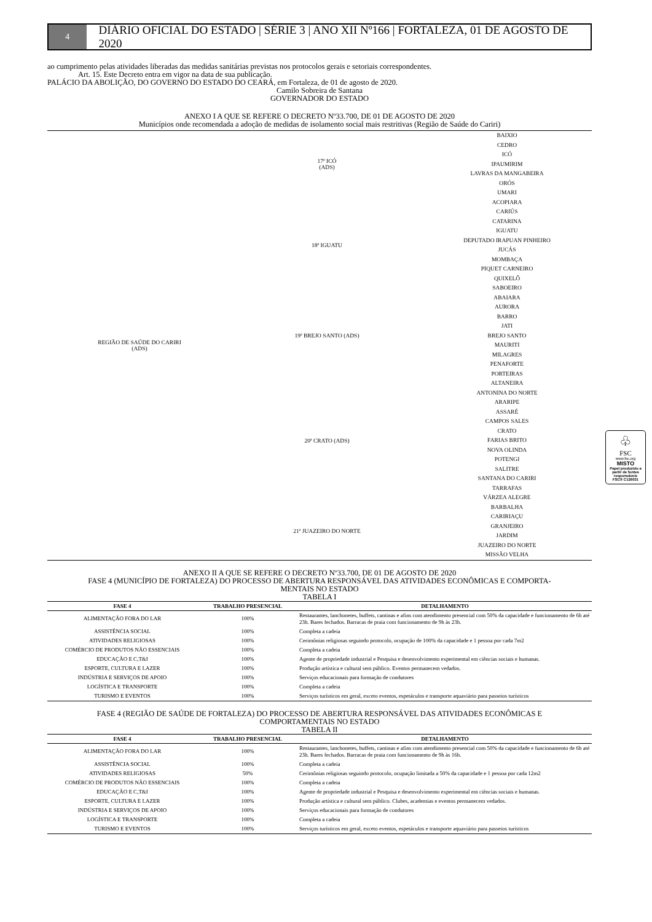4
DIÁRIO OFICIAL DO ESTADO | SÉRIE 3 | ANO XII Nº166 | FORTALEZA, 01 DE AGOSTO DE 2020
ao cumprimento pelas atividades liberadas das medidas sanitárias previstas nos protocolos gerais e setoriais correspondentes.
Art. 15. Este Decreto entra em vigor na data de sua publicação.
PALÁCIO DA ABOLIÇÃO, DO GOVERNO DO ESTADO DO CEARÁ, em Fortaleza, de 01 de agosto de 2020.
Camilo Sobreira de Santana
GOVERNADOR DO ESTADO
ANEXO I A QUE SE REFERE O DECRETO Nº33.700, DE 01 DE AGOSTO DE 2020
Municípios onde recomendada a adoção de medidas de isolamento social mais restritivas (Região de Saúde do Cariri)
| REGIÃO DE SAÚDE DO CARIRI (ADS) | 17ª ICÓ (ADS) | BAIXIO CEDRO ICÓ IPAUMIRIM LAVRAS DA MANGABEIRA ORÓS UMARI |
| | 18ª IGUATU | ACOPIARA CARIÚS CATARINA IGUATU DEPUTADO IRAPUAN PINHEIRO JUCÁS MOMBAÇA PIQUET CARNEIRO QUIXELÔ SABOEIRO |
| | 19ª BREJO SANTO (ADS) | ABAIARA AURORA BARRO JATI BREJO SANTO MAURITI MILAGRES PENAFORTE PORTEIRAS |
| | 20ª CRATO (ADS) | ALTANEIRA ANTONINA DO NORTE ARARIPE ASSARÉ CAMPOS SALES CRATO FARIAS BRITO NOVA OLINDA POTENGI SALITRE SANTANA DO CARIRI TARRAFAS VÁRZEA ALEGRE |
| | 21ª JUAZEIRO DO NORTE | BARBALHA CARIRIAÇU GRANJEIRO JARDIM JUAZEIRO DO NORTE MISSÃO VELHA |
ANEXO II A QUE SE REFERE O DECRETO Nº33.700, DE 01 DE AGOSTO DE 2020
FASE 4 (MUNICÍPIO DE FORTALEZA) DO PROCESSO DE ABERTURA RESPONSÁVEL DAS ATIVIDADES ECONÔMICAS E COMPORTA-
MENTAIS NO ESTADO
TABELA I
| FASE 4 | TRABALHO PRESENCIAL | DETALHAMENTO |
| --- | --- | --- |
| ALIMENTAÇÃO FORA DO LAR | 100% | Restaurantes, lanchonetes, buffets, cantinas e afins com atendimento presencial com 50% da capacidade e funcionamento de 6h até 23h. Bares fechados. Barracas de praia com funcionamento de 9h às 23h. |
| ASSISTÊNCIA SOCIAL | 100% | Completa a cadeia |
| ATIVIDADES RELIGIOSAS | 100% | Cerimônias religiosas seguindo protocolo, ocupação de 100% da capacidade e 1 pessoa por cada 7m2 |
| COMÉRCIO DE PRODUTOS NÃO ESSENCIAIS | 100% | Completa a cadeia |
| EDUCAÇÃO E C,T&I | 100% | Agente de propriedade industrial e Pesquisa e desenvolvimento experimental em ciências sociais e humanas. |
| ESPORTE, CULTURA E LAZER | 100% | Produção artística e cultural sem público. Eventos permanecem vedados. |
| INDÚSTRIA E SERVIÇOS DE APOIO | 100% | Serviços educacionais para formação de condutores |
| LOGÍSTICA E TRANSPORTE | 100% | Completa a cadeia |
| TURISMO E EVENTOS | 100% | Serviços turísticos em geral, exceto eventos, espetáculos e transporte aquaviário para passeios turísticos |
FASE 4 (REGIÃO DE SAÚDE DE FORTALEZA) DO PROCESSO DE ABERTURA RESPONSÁVEL DAS ATIVIDADES ECONÔMICAS E
COMPORTAMENTAIS NO ESTADO
TABELA II
| FASE 4 | TRABALHO PRESENCIAL | DETALHAMENTO |
| --- | --- | --- |
| ALIMENTAÇÃO FORA DO LAR | 100% | Restaurantes, lanchonetes, buffets, cantinas e afins com atendimento presencial com 50% da capacidade e funcionamento de 6h até 23h. Bares fechados. Barracas de praia com funcionamento de 9h às 16h. |
| ASSISTÊNCIA SOCIAL | 100% | Completa a cadeia |
| ATIVIDADES RELIGIOSAS | 50% | Cerimônias religiosas seguindo protocolo, ocupação limitada a 50% da capacidade e 1 pessoa por cada 12m2 |
| COMÉRCIO DE PRODUTOS NÃO ESSENCIAIS | 100% | Completa a cadeia |
| EDUCAÇÃO E C,T&I | 100% | Agente de propriedade industrial e Pesquisa e desenvolvimento experimental em ciências sociais e humanas. |
| ESPORTE, CULTURA E LAZER | 100% | Produção artística e cultural sem público. Clubes, academias e eventos permanecem vedados. |
| INDÚSTRIA E SERVIÇOS DE APOIO | 100% | Serviços educacionais para formação de condutores |
| LOGÍSTICA E TRANSPORTE | 100% | Completa a cadeia |
| TURISMO E EVENTOS | 100% | Serviços turísticos em geral, exceto eventos, espetáculos e transporte aquaviário para passeios turísticos |
♧
FSC
www.fsc.org
MISTO
Papel produzido a partir de fontes responsáveis
FSC® C126031